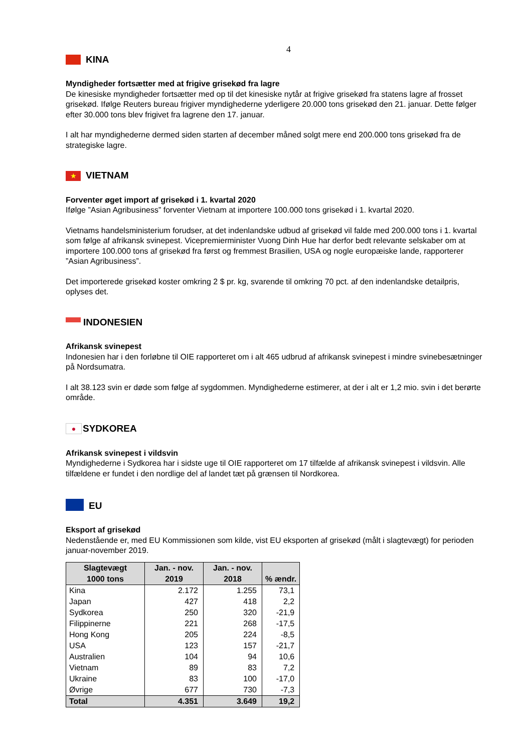4
KINA
Myndigheder fortsætter med at frigive grisekød fra lagre
De kinesiske myndigheder fortsætter med op til det kinesiske nytår at frigive grisekød fra statens lagre af frosset grisekød. Ifølge Reuters bureau frigiver myndighederne yderligere 20.000 tons grisekød den 21. januar. Dette følger efter 30.000 tons blev frigivet fra lagrene den 17. januar.
I alt har myndighederne dermed siden starten af december måned solgt mere end 200.000 tons grisekød fra de strategiske lagre.
★ VIETNAM
Forventer øget import af grisekød i 1. kvartal 2020
Ifølge ”Asian Agribusiness” forventer Vietnam at importere 100.000 tons grisekød i 1. kvartal 2020.
Vietnams handelsministerium forudser, at det indenlandske udbud af grisekød vil falde med 200.000 tons i 1. kvartal som følge af afrikansk svinepest. Vicepremierminister Vuong Dinh Hue har derfor bedt relevante selskaber om at importere 100.000 tons af grisekød fra først og fremmest Brasilien, USA og nogle europæiske lande, rapporterer ”Asian Agribusiness”.
Det importerede grisekød koster omkring 2 $ pr. kg, svarende til omkring 70 pct. af den indenlandske detailpris, oplyses det.
INDONESIEN
Afrikansk svinepest
Indonesien har i den forløbne til OIE rapporteret om i alt 465 udbrud af afrikansk svinepest i mindre svinebesætninger på Nordsumatra.
I alt 38.123 svin er døde som følge af sygdommen. Myndighederne estimerer, at der i alt er 1,2 mio. svin i det berørte område.
● SYDKOREA
Afrikansk svinepest i vildsvin
Myndighederne i Sydkorea har i sidste uge til OIE rapporteret om 17 tilfælde af afrikansk svinepest i vildsvin. Alle tilfældene er fundet i den nordlige del af landet tæt på grænsen til Nordkorea.
EU
Eksport af grisekød
Nedenstående er, med EU Kommissionen som kilde, vist EU eksporten af grisekød (målt i slagtevægt) for perioden januar-november 2019.
| Slagtevægt 1000 tons | Jan. - nov. 2019 | Jan. - nov. 2018 | % ændr. |
| --- | --- | --- | --- |
| Kina | 2.172 | 1.255 | 73,1 |
| Japan | 427 | 418 | 2,2 |
| Sydkorea | 250 | 320 | -21,9 |
| Filippinerne | 221 | 268 | -17,5 |
| Hong Kong | 205 | 224 | -8,5 |
| USA | 123 | 157 | -21,7 |
| Australien | 104 | 94 | 10,6 |
| Vietnam | 89 | 83 | 7,2 |
| Ukraine | 83 | 100 | -17,0 |
| Øvrige | 677 | 730 | -7,3 |
| Total | 4.351 | 3.649 | 19,2 |